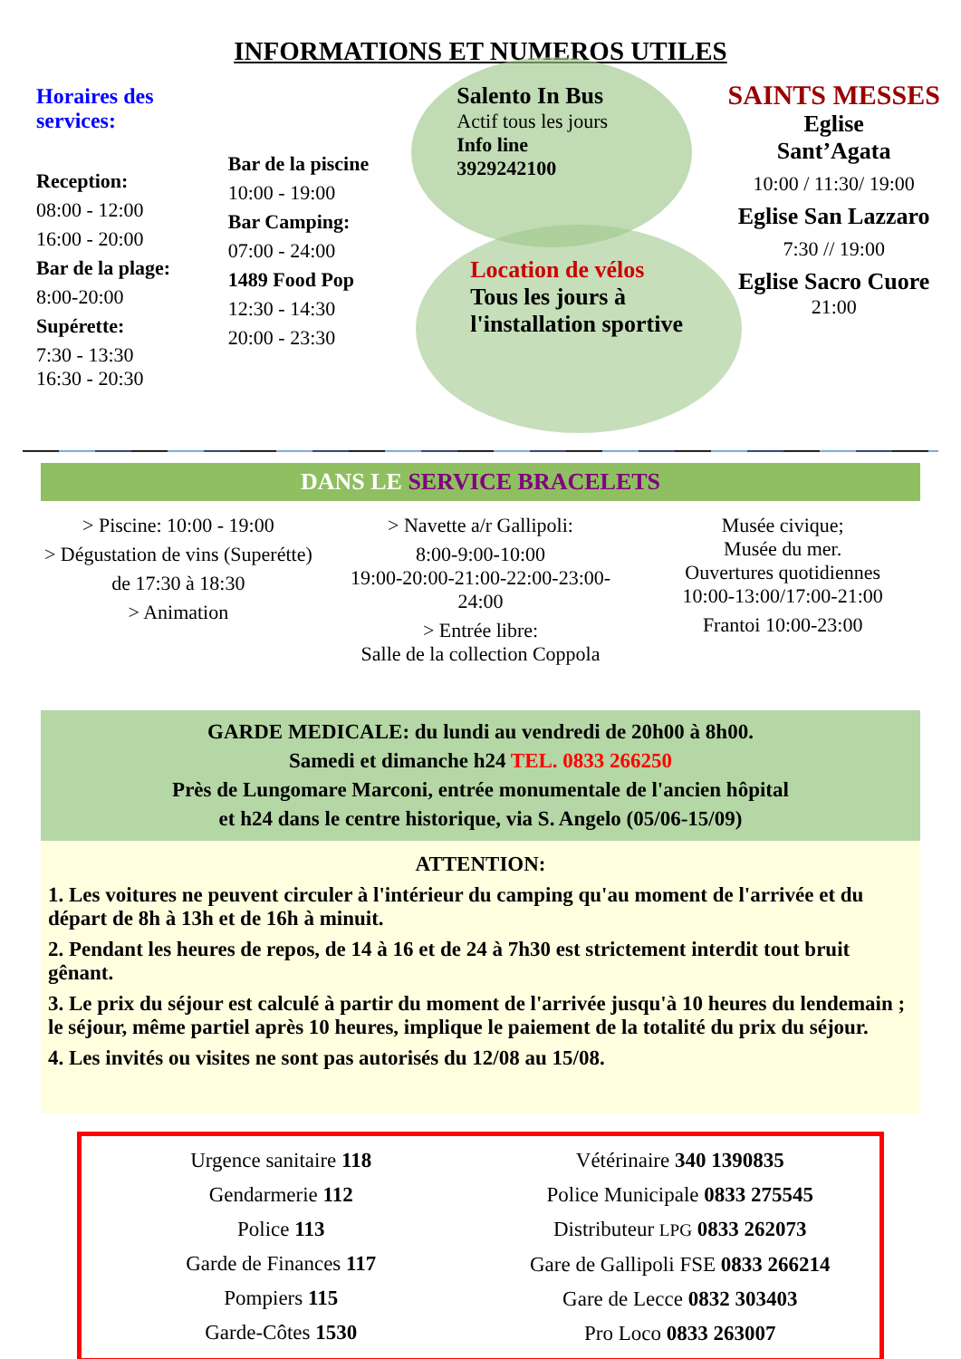INFORMATIONS ET NUMEROS UTILES
Horaires des services:
Reception:
08:00 - 12:00
16:00 - 20:00
Bar de la plage:
8:00-20:00
Supérette:
7:30 - 13:30
16:30 - 20:30
Bar de la piscine
10:00 - 19:00
Bar Camping:
07:00 - 24:00
1489 Food Pop
12:30 - 14:30
20:00 - 23:30
Salento In Bus
Actif tous les jours
Info line
3929242100
Location de vélos
Tous les jours à l'installation sportive
SAINTS MESSES
Eglise
Sant’Agata
10:00 / 11:30/ 19:00
Eglise San Lazzaro
7:30 // 19:00
Eglise Sacro Cuore
21:00
DANS LE SERVICE BRACELETS
> Piscine: 10:00 - 19:00
> Dégustation de vins (Superétte)
de 17:30 à 18:30
> Animation
> Navette a/r Gallipoli:
8:00-9:00-10:00
19:00-20:00-21:00-22:00-23:00-24:00
> Entrée libre:
Salle de la collection Coppola
Musée civique;
Musée du mer.
Ouvertures quotidiennes
10:00-13:00/17:00-21:00
Frantoi 10:00-23:00
GARDE MEDICALE: du lundi au vendredi de 20h00 à 8h00.
Samedi et dimanche h24 TEL. 0833 266250
Près de Lungomare Marconi, entrée monumentale de l'ancien hôpital
et h24 dans le centre historique, via S. Angelo (05/06-15/09)
ATTENTION:
1. Les voitures ne peuvent circuler à l'intérieur du camping qu'au moment de l'arrivée et du départ de 8h à 13h et de 16h à minuit.
2. Pendant les heures de repos, de 14 à 16 et de 24 à 7h30 est strictement interdit tout bruit gênant.
3. Le prix du séjour est calculé à partir du moment de l'arrivée jusqu'à 10 heures du lendemain ; le séjour, même partiel après 10 heures, implique le paiement de la totalité du prix du séjour.
4. Les invités ou visites ne sont pas autorisés du 12/08 au 15/08.
Urgence sanitaire 118
Gendarmerie 112
Police 113
Garde de Finances 117
Pompiers 115
Garde-Côtes 1530
Vétérinaire 340 1390835
Police Municipale 0833 275545
Distributeur LPG 0833 262073
Gare de Gallipoli FSE 0833 266214
Gare de Lecce 0832 303403
Pro Loco 0833 263007